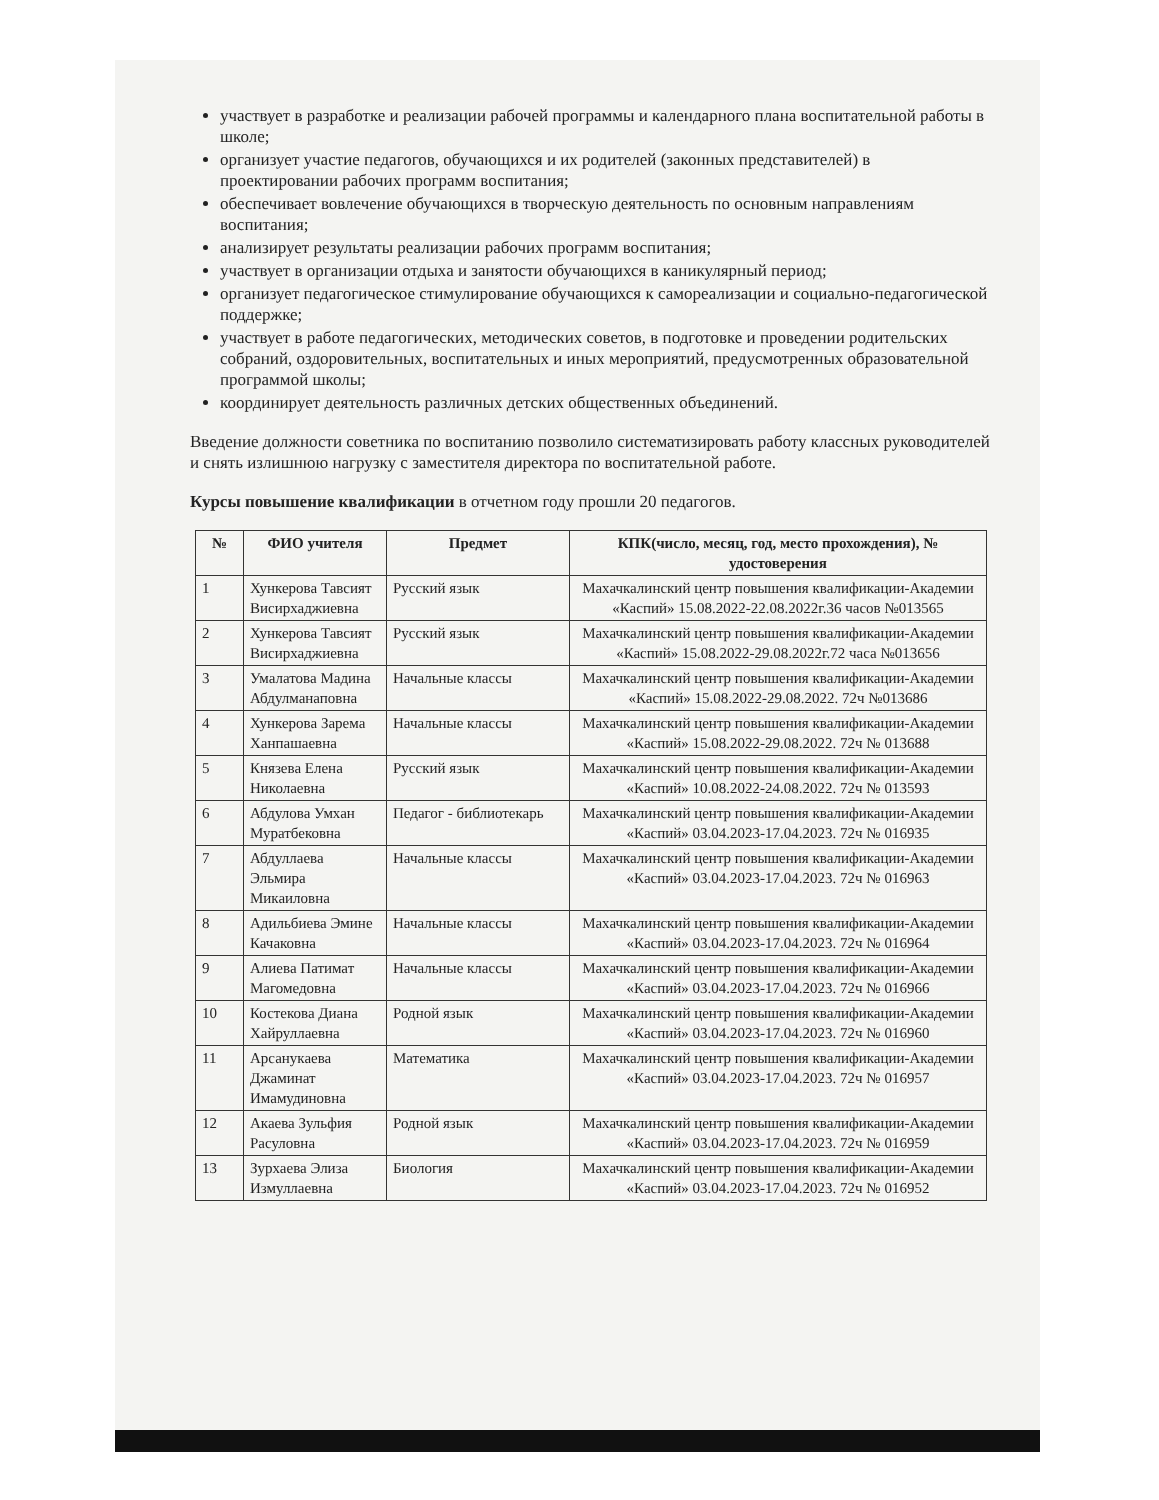участвует в разработке и реализации рабочей программы и календарного плана воспитательной работы в школе;
организует участие педагогов, обучающихся и их родителей (законных представителей) в проектировании рабочих программ воспитания;
обеспечивает вовлечение обучающихся в творческую деятельность по основным направлениям воспитания;
анализирует результаты реализации рабочих программ воспитания;
участвует в организации отдыха и занятости обучающихся в каникулярный период;
организует педагогическое стимулирование обучающихся к самореализации и социально-педагогической поддержке;
участвует в работе педагогических, методических советов, в подготовке и проведении родительских собраний, оздоровительных, воспитательных и иных мероприятий, предусмотренных образовательной программой школы;
координирует деятельность различных детских общественных объединений.
Введение должности советника по воспитанию позволило систематизировать работу классных руководителей и снять излишнюю нагрузку с заместителя директора по воспитательной работе.
Курсы повышение квалификации в отчетном году прошли 20 педагогов.
| № | ФИО учителя | Предмет | КПК(число, месяц, год, место прохождения), № удостоверения |
| --- | --- | --- | --- |
| 1 | Хункерова Тавсият Висирхаджиевна | Русский язык | Махачкалинский центр повышения квалификации-Академии «Каспий» 15.08.2022-22.08.2022г.36 часов №013565 |
| 2 | Хункерова Тавсият Висирхаджиевна | Русский язык | Махачкалинский центр повышения квалификации-Академии «Каспий» 15.08.2022-29.08.2022г.72 часа №013656 |
| 3 | Умалатова Мадина Абдулманаповна | Начальные классы | Махачкалинский центр повышения квалификации-Академии «Каспий» 15.08.2022-29.08.2022. 72ч №013686 |
| 4 | Хункерова Зарема Ханпашаевна | Начальные классы | Махачкалинский центр повышения квалификации-Академии «Каспий» 15.08.2022-29.08.2022. 72ч № 013688 |
| 5 | Князева Елена Николаевна | Русский язык | Махачкалинский центр повышения квалификации-Академии «Каспий» 10.08.2022-24.08.2022. 72ч № 013593 |
| 6 | Абдулова Умхан Муратбековна | Педагог - библиотекарь | Махачкалинский центр повышения квалификации-Академии «Каспий» 03.04.2023-17.04.2023. 72ч № 016935 |
| 7 | Абдуллаева Эльмира Микаиловна | Начальные классы | Махачкалинский центр повышения квалификации-Академии «Каспий» 03.04.2023-17.04.2023. 72ч № 016963 |
| 8 | Адильбиева Эмине Качаковна | Начальные классы | Махачкалинский центр повышения квалификации-Академии «Каспий» 03.04.2023-17.04.2023. 72ч № 016964 |
| 9 | Алиева Патимат Магомедовна | Начальные классы | Махачкалинский центр повышения квалификации-Академии «Каспий» 03.04.2023-17.04.2023. 72ч № 016966 |
| 10 | Костекова Диана Хайруллаевна | Родной язык | Махачкалинский центр повышения квалификации-Академии «Каспий» 03.04.2023-17.04.2023. 72ч № 016960 |
| 11 | Арсанукаева Джаминат Имамудиновна | Математика | Махачкалинский центр повышения квалификации-Академии «Каспий» 03.04.2023-17.04.2023. 72ч № 016957 |
| 12 | Акаева Зульфия Расуловна | Родной язык | Махачкалинский центр повышения квалификации-Академии «Каспий» 03.04.2023-17.04.2023. 72ч № 016959 |
| 13 | Зурхаева Элиза Измуллаевна | Биология | Махачкалинский центр повышения квалификации-Академии «Каспий» 03.04.2023-17.04.2023. 72ч № 016952 |